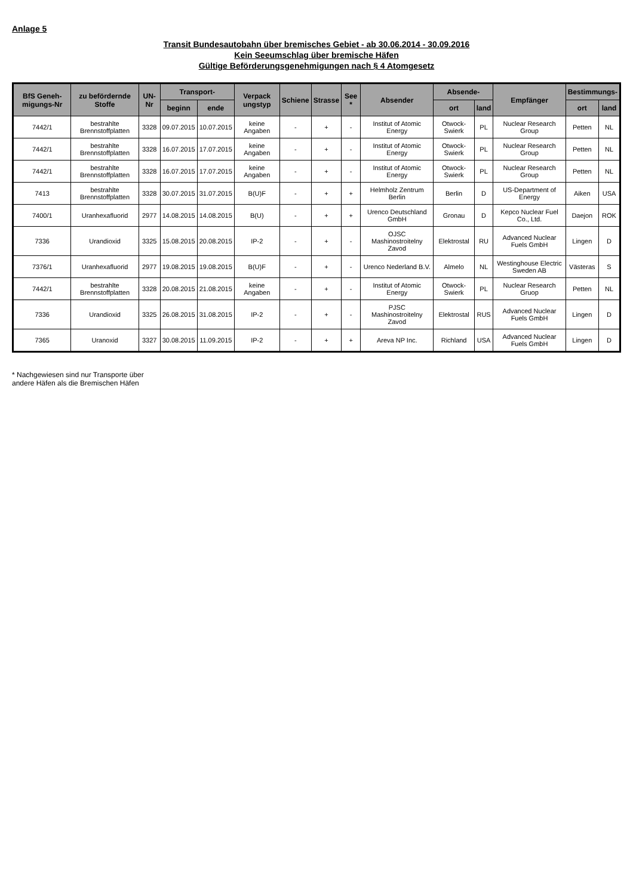Anlage 5
Transit Bundesautobahn über bremisches Gebiet - ab 30.06.2014 - 30.09.2016
Kein Seeumschlag über bremische Häfen
Gültige Beförderungsgenehmigungen nach § 4 Atomgesetz
| BfS Geneh-migungs-Nr | zu befördernde Stoffe | UN-Nr | Transport- | | Verpack ungstyp | Schiene | Strasse | See * | Absender | Absende- | | Empfänger | Bestimmungs- | |
| --- | --- | --- | --- | --- | --- | --- | --- | --- | --- | --- | --- | --- | --- | --- |
| | | | beginn | ende | | | | | | ort | land | | ort | land |
| 7442/1 | bestrahlte Brennstoffplatten | 3328 | 09.07.2015 | 10.07.2015 | keine Angaben | - | + | - | Institut of Atomic Energy | Otwock-Swierk | PL | Nuclear Research Group | Petten | NL |
| 7442/1 | bestrahlte Brennstoffplatten | 3328 | 16.07.2015 | 17.07.2015 | keine Angaben | - | + | - | Institut of Atomic Energy | Otwock-Swierk | PL | Nuclear Research Group | Petten | NL |
| 7442/1 | bestrahlte Brennstoffplatten | 3328 | 16.07.2015 | 17.07.2015 | keine Angaben | - | + | - | Institut of Atomic Energy | Otwock-Swierk | PL | Nuclear Research Group | Petten | NL |
| 7413 | bestrahlte Brennstoffplatten | 3328 | 30.07.2015 | 31.07.2015 | B(U)F | - | + | + | Helmholz Zentrum Berlin | Berlin | D | US-Department of Energy | Aiken | USA |
| 7400/1 | Uranhexafluorid | 2977 | 14.08.2015 | 14.08.2015 | B(U) | - | + | + | Urenco Deutschland GmbH | Gronau | D | Kepco Nuclear Fuel Co., Ltd. | Daejon | ROK |
| 7336 | Urandioxid | 3325 | 15.08.2015 | 20.08.2015 | IP-2 | - | + | - | OJSC Mashinostroitelny Zavod | Elektrostal | RU | Advanced Nuclear Fuels GmbH | Lingen | D |
| 7376/1 | Uranhexafluorid | 2977 | 19.08.2015 | 19.08.2015 | B(U)F | - | + | - | Urenco Nederland B.V. | Almelo | NL | Westinghouse Electric Sweden AB | Västeras | S |
| 7442/1 | bestrahlte Brennstoffplatten | 3328 | 20.08.2015 | 21.08.2015 | keine Angaben | - | + | - | Institut of Atomic Energy | Otwock-Swierk | PL | Nuclear Research Gruop | Petten | NL |
| 7336 | Urandioxid | 3325 | 26.08.2015 | 31.08.2015 | IP-2 | - | + | - | PJSC Mashinostroitelny Zavod | Elektrostal | RUS | Advanced Nuclear Fuels GmbH | Lingen | D |
| 7365 | Uranoxid | 3327 | 30.08.2015 | 11.09.2015 | IP-2 | - | + | + | Areva NP Inc. | Richland | USA | Advanced Nuclear Fuels GmbH | Lingen | D |
* Nachgewiesen sind nur Transporte über
andere Häfen als die Bremischen Häfen